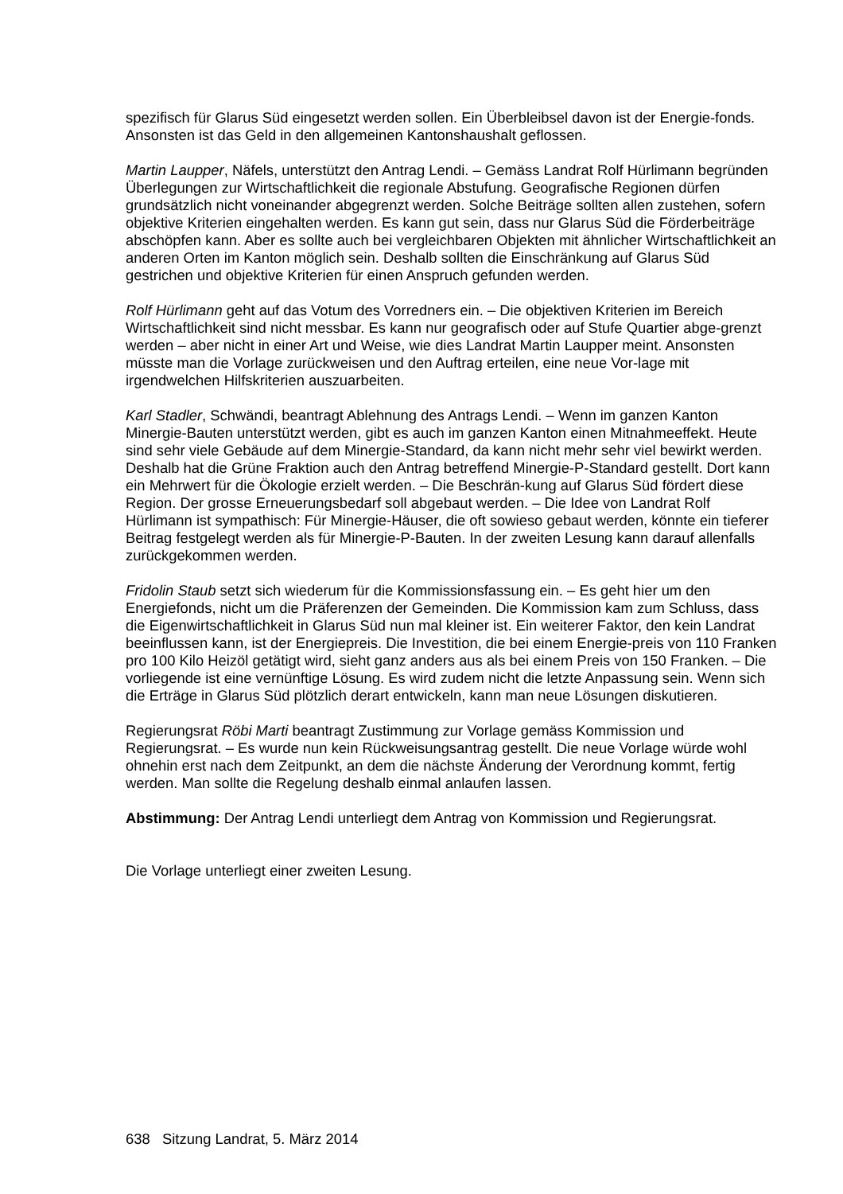spezifisch für Glarus Süd eingesetzt werden sollen. Ein Überbleibsel davon ist der Energie-fonds. Ansonsten ist das Geld in den allgemeinen Kantonshaushalt geflossen.
Martin Laupper, Näfels, unterstützt den Antrag Lendi. – Gemäss Landrat Rolf Hürlimann begründen Überlegungen zur Wirtschaftlichkeit die regionale Abstufung. Geografische Regionen dürfen grundsätzlich nicht voneinander abgegrenzt werden. Solche Beiträge sollten allen zustehen, sofern objektive Kriterien eingehalten werden. Es kann gut sein, dass nur Glarus Süd die Förderbeiträge abschöpfen kann. Aber es sollte auch bei vergleichbaren Objekten mit ähnlicher Wirtschaftlichkeit an anderen Orten im Kanton möglich sein. Deshalb sollten die Einschränkung auf Glarus Süd gestrichen und objektive Kriterien für einen Anspruch gefunden werden.
Rolf Hürlimann geht auf das Votum des Vorredners ein. – Die objektiven Kriterien im Bereich Wirtschaftlichkeit sind nicht messbar. Es kann nur geografisch oder auf Stufe Quartier abge-grenzt werden – aber nicht in einer Art und Weise, wie dies Landrat Martin Laupper meint. Ansonsten müsste man die Vorlage zurückweisen und den Auftrag erteilen, eine neue Vor-lage mit irgendwelchen Hilfskriterien auszuarbeiten.
Karl Stadler, Schwändi, beantragt Ablehnung des Antrags Lendi. – Wenn im ganzen Kanton Minergie-Bauten unterstützt werden, gibt es auch im ganzen Kanton einen Mitnahmeeffekt. Heute sind sehr viele Gebäude auf dem Minergie-Standard, da kann nicht mehr sehr viel bewirkt werden. Deshalb hat die Grüne Fraktion auch den Antrag betreffend Minergie-P-Standard gestellt. Dort kann ein Mehrwert für die Ökologie erzielt werden. – Die Beschrän-kung auf Glarus Süd fördert diese Region. Der grosse Erneuerungsbedarf soll abgebaut werden. – Die Idee von Landrat Rolf Hürlimann ist sympathisch: Für Minergie-Häuser, die oft sowieso gebaut werden, könnte ein tieferer Beitrag festgelegt werden als für Minergie-P-Bauten. In der zweiten Lesung kann darauf allenfalls zurückgekommen werden.
Fridolin Staub setzt sich wiederum für die Kommissionsfassung ein. – Es geht hier um den Energiefonds, nicht um die Präferenzen der Gemeinden. Die Kommission kam zum Schluss, dass die Eigenwirtschaftlichkeit in Glarus Süd nun mal kleiner ist. Ein weiterer Faktor, den kein Landrat beeinflussen kann, ist der Energiepreis. Die Investition, die bei einem Energie-preis von 110 Franken pro 100 Kilo Heizöl getätigt wird, sieht ganz anders aus als bei einem Preis von 150 Franken. – Die vorliegende ist eine vernünftige Lösung. Es wird zudem nicht die letzte Anpassung sein. Wenn sich die Erträge in Glarus Süd plötzlich derart entwickeln, kann man neue Lösungen diskutieren.
Regierungsrat Röbi Marti beantragt Zustimmung zur Vorlage gemäss Kommission und Regierungsrat. – Es wurde nun kein Rückweisungsantrag gestellt. Die neue Vorlage würde wohl ohnehin erst nach dem Zeitpunkt, an dem die nächste Änderung der Verordnung kommt, fertig werden. Man sollte die Regelung deshalb einmal anlaufen lassen.
Abstimmung: Der Antrag Lendi unterliegt dem Antrag von Kommission und Regierungsrat.
Die Vorlage unterliegt einer zweiten Lesung.
638 Sitzung Landrat, 5. März 2014